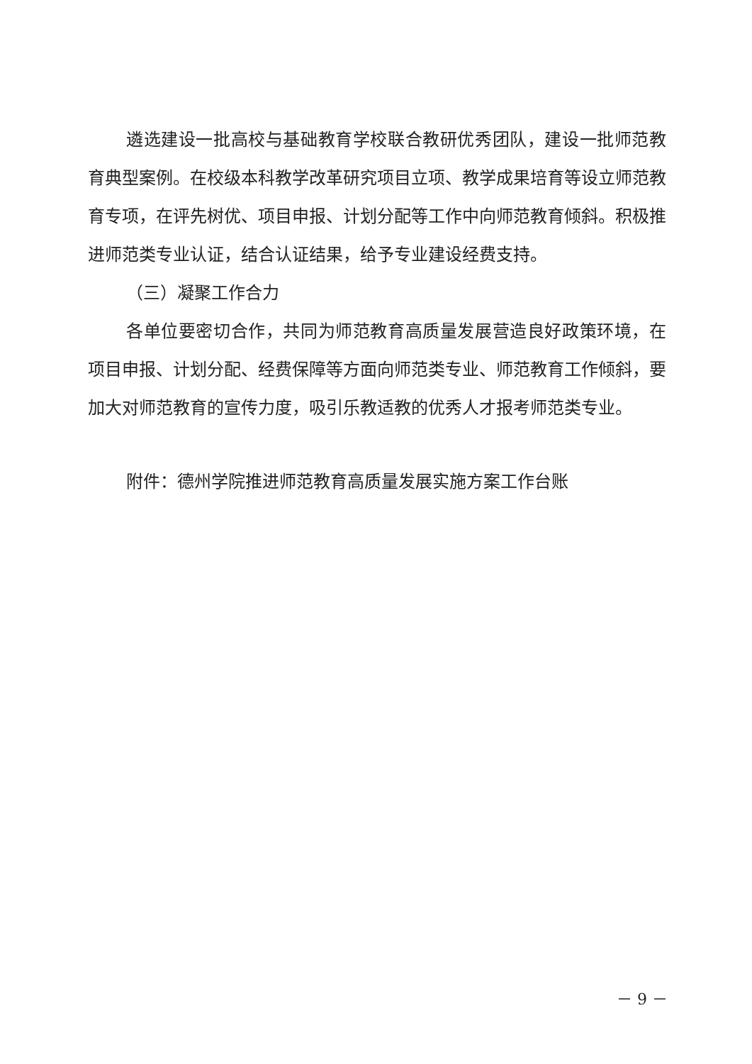遴选建设一批高校与基础教育学校联合教研优秀团队，建设一批师范教育典型案例。在校级本科教学改革研究项目立项、教学成果培育等设立师范教育专项，在评先树优、项目申报、计划分配等工作中向师范教育倾斜。积极推进师范类专业认证，结合认证结果，给予专业建设经费支持。
（三）凝聚工作合力
各单位要密切合作，共同为师范教育高质量发展营造良好政策环境，在项目申报、计划分配、经费保障等方面向师范类专业、师范教育工作倾斜，要加大对师范教育的宣传力度，吸引乐教适教的优秀人才报考师范类专业。
附件：德州学院推进师范教育高质量发展实施方案工作台账
－ 9 －